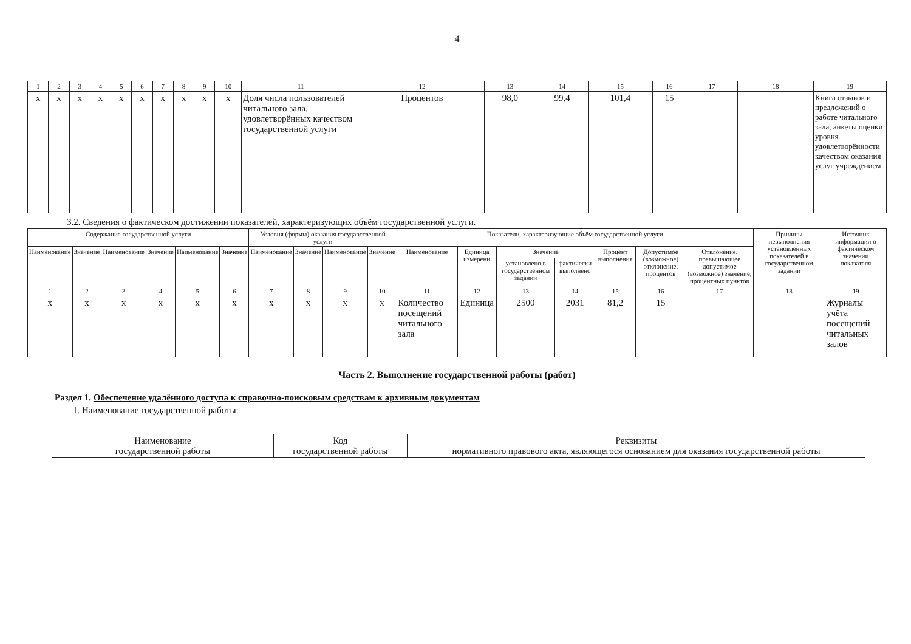4
| 1 | 2 | 3 | 4 | 5 | 6 | 7 | 8 | 9 | 10 | 11 | 12 | 13 | 14 | 15 | 16 | 17 | 18 | 19 |
| --- | --- | --- | --- | --- | --- | --- | --- | --- | --- | --- | --- | --- | --- | --- | --- | --- | --- | --- |
| x | x | x | x | x | x | x | x | x | x | Доля числа пользователей читального зала, удовлетворённых качеством государственной услуги | Процентов | 98,0 | 99,4 | 101,4 | 15 | | | Книга отзывов и предложений о работе читального зала, анкеты оценки уровня удовлетворённости качеством оказания услуг учреждением |
3.2. Сведения о фактическом достижении показателей, характеризующих объём государственной услуги.
| Содержание государственной услуги | | | | | | Условия (формы) оказания государственной услуги | | | | Показатели, характеризующие объём государственной услуги | | | | | | | Причины невыполнения установленных показателей в государственном задании | Источник информации о фактическом значении показателя |
| --- | --- | --- | --- | --- | --- | --- | --- | --- | --- | --- | --- | --- | --- | --- | --- | --- | --- | --- |
| Наименование | Значение | Наименование | Значение | Наименование | Значение | Наименование | Значение | Наименование | Значение | Наименование | Единица измерени | Значение | | Процент выполнения | Допустимое (возможное) отклонение, процентов | Отклонение, превышающее допустимое (возможное) значение, процентных пунктов | | |
| | | | | | | | | | | | | установлено в государственном задании | фактически выполнено | | | | | |
| 1 | 2 | 3 | 4 | 5 | 6 | 7 | 8 | 9 | 10 | 11 | 12 | 13 | 14 | 15 | 16 | 17 | 18 | 19 |
| x | x | x | x | x | x | x | x | x | x | Количество посещений читального зала | Единица | 2500 | 2031 | 81,2 | 15 | | | Журналы учёта посещений читальных залов |
Часть 2. Выполнение государственной работы (работ)
Раздел 1. Обеспечение удалённого доступа к справочно-поисковым средствам к архивным документам
1. Наименование государственной работы:
| Наименование государственной работы | Код государственной работы | Реквизиты нормативного правового акта, являющегося основанием для оказания государственной работы |